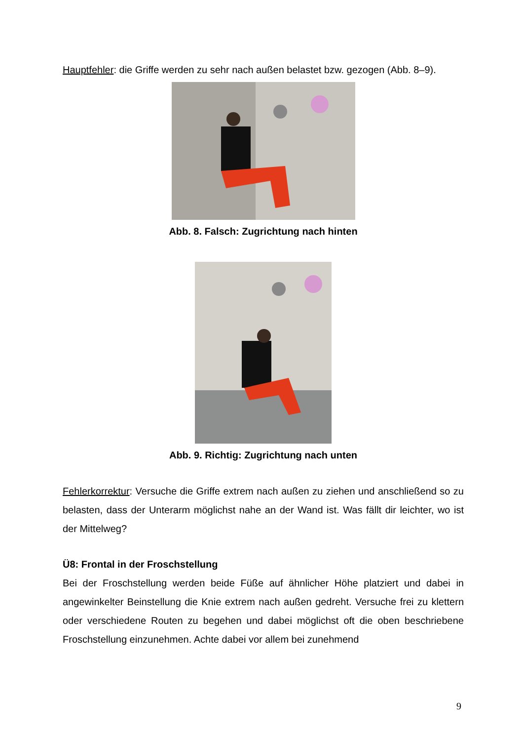Hauptfehler: die Griffe werden zu sehr nach außen belastet bzw. gezogen (Abb. 8–9).
Abb. 8. Falsch: Zugrichtung nach hinten
Abb. 9. Richtig: Zugrichtung nach unten
Fehlerkorrektur: Versuche die Griffe extrem nach außen zu ziehen und anschließend so zu belasten, dass der Unterarm möglichst nahe an der Wand ist. Was fällt dir leichter, wo ist der Mittelweg?
Ü8: Frontal in der Froschstellung
Bei der Froschstellung werden beide Füße auf ähnlicher Höhe platziert und dabei in angewinkelter Beinstellung die Knie extrem nach außen gedreht. Versuche frei zu klettern oder verschiedene Routen zu begehen und dabei möglichst oft die oben beschriebene Froschstellung einzunehmen. Achte dabei vor allem bei zunehmend
9